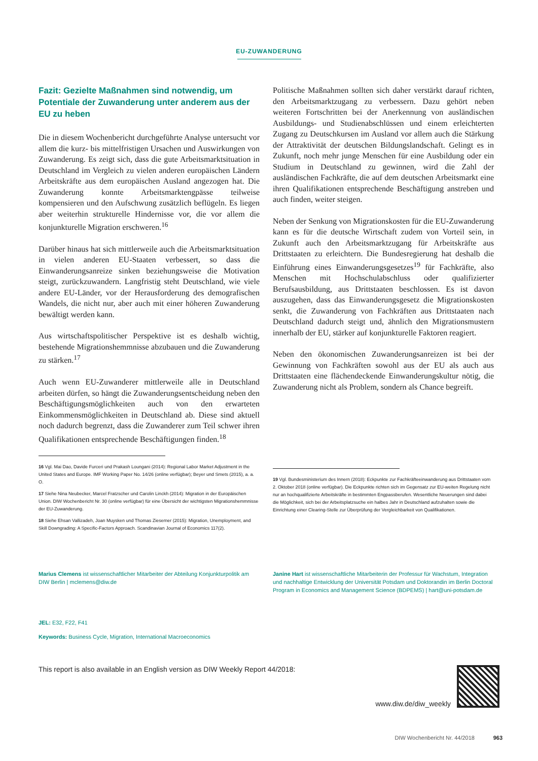EU-ZUWANDERUNG
Fazit: Gezielte Maßnahmen sind notwendig, um Potentiale der Zuwanderung unter anderem aus der EU zu heben
Die in diesem Wochenbericht durchgeführte Analyse untersucht vor allem die kurz- bis mittelfristigen Ursachen und Auswirkungen von Zuwanderung. Es zeigt sich, dass die gute Arbeitsmarktsituation in Deutschland im Vergleich zu vielen anderen europäischen Ländern Arbeitskräfte aus dem europäischen Ausland angezogen hat. Die Zuwanderung konnte Arbeitsmarktengpässe teilweise kompensieren und den Aufschwung zusätzlich beflügeln. Es liegen aber weiterhin strukturelle Hindernisse vor, die vor allem die konjunkturelle Migration erschweren.<sup>16</sup>
Darüber hinaus hat sich mittlerweile auch die Arbeitsmarktsituation in vielen anderen EU-Staaten verbessert, so dass die Einwanderungsanreize sinken beziehungsweise die Motivation steigt, zurückzuwandern. Langfristig steht Deutschland, wie viele andere EU-Länder, vor der Herausforderung des demografischen Wandels, die nicht nur, aber auch mit einer höheren Zuwanderung bewältigt werden kann.
Aus wirtschaftspolitischer Perspektive ist es deshalb wichtig, bestehende Migrationshemmnisse abzubauen und die Zuwanderung zu stärken.<sup>17</sup>
Auch wenn EU-Zuwanderer mittlerweile alle in Deutschland arbeiten dürfen, so hängt die Zuwanderungsentscheidung neben den Beschäftigungsmöglichkeiten auch von den erwarteten Einkommensmöglichkeiten in Deutschland ab. Diese sind aktuell noch dadurch begrenzt, dass die Zuwanderer zum Teil schwer ihren Qualifikationen entsprechende Beschäftigungen finden.<sup>18</sup>
16 Vgl. Mai Dao, Davide Furceri und Prakash Loungani (2014): Regional Labor Market Adjustment in the United States and Europe. IMF Working Paper No. 14/26 (online verfügbar); Beyer und Smets (2015), a. a. O.
17 Siehe Nina Neubecker, Marcel Fratzscher und Carolin Linckh (2014): Migration in der Europäischen Union. DIW Wochenbericht Nr. 30 (online verfügbar) für eine Übersicht der wichtigsten Migrationshemmnisse der EU-Zuwanderung.
18 Siehe Ehsan Vallizadeh, Joan Muysken und Thomas Ziesemer (2015): Migration, Unemployment, and Skill Downgrading: A Specific-Factors Approach. Scandinavian Journal of Economics 117(2).
Politische Maßnahmen sollten sich daher verstärkt darauf richten, den Arbeitsmarktzugang zu verbessern. Dazu gehört neben weiteren Fortschritten bei der Anerkennung von ausländischen Ausbildungs- und Studienabschlüssen und einem erleichterten Zugang zu Deutschkursen im Ausland vor allem auch die Stärkung der Attraktivität der deutschen Bildungslandschaft. Gelingt es in Zukunft, noch mehr junge Menschen für eine Ausbildung oder ein Studium in Deutschland zu gewinnen, wird die Zahl der ausländischen Fachkräfte, die auf dem deutschen Arbeitsmarkt eine ihren Qualifikationen entsprechende Beschäftigung anstreben und auch finden, weiter steigen.
Neben der Senkung von Migrationskosten für die EU-Zuwanderung kann es für die deutsche Wirtschaft zudem von Vorteil sein, in Zukunft auch den Arbeitsmarktzugang für Arbeitskräfte aus Drittstaaten zu erleichtern. Die Bundesregierung hat deshalb die Einführung eines Einwanderungsgesetzes<sup>19</sup> für Fachkräfte, also Menschen mit Hochschulabschluss oder qualifizierter Berufsausbildung, aus Drittstaaten beschlossen. Es ist davon auszugehen, dass das Einwanderungsgesetz die Migrationskosten senkt, die Zuwanderung von Fachkräften aus Drittstaaten nach Deutschland dadurch steigt und, ähnlich den Migrationsmustern innerhalb der EU, stärker auf konjunkturelle Faktoren reagiert.
Neben den ökonomischen Zuwanderungsanreizen ist bei der Gewinnung von Fachkräften sowohl aus der EU als auch aus Drittstaaten eine flächendeckende Einwanderungskultur nötig, die Zuwanderung nicht als Problem, sondern als Chance begreift.
19 Vgl. Bundesministerium des Innern (2018): Eckpunkte zur Fachkräfteeinwanderung aus Drittstaaten vom 2. Oktober 2018 (online verfügbar). Die Eckpunkte richten sich im Gegensatz zur EU-weiten Regelung nicht nur an hochqualifizierte Arbeitskräfte in bestimmten Engpassberufen. Wesentliche Neuerungen sind dabei die Möglichkeit, sich bei der Arbeitsplatzsuche ein halbes Jahr in Deutschland aufzuhalten sowie die Einrichtung einer Clearing-Stelle zur Überprüfung der Vergleichbarkeit von Qualifikationen.
Marius Clemens ist wissenschaftlicher Mitarbeiter der Abteilung Konjunkturpolitik am DIW Berlin | mclemens@diw.de
Janine Hart ist wissenschaftliche Mitarbeiterin der Professur für Wachstum, Integration und nachhaltige Entwicklung der Universität Potsdam und Doktorandin im Berlin Doctoral Program in Economics and Management Science (BDPEMS) | hart@uni-potsdam.de
JEL: E32, F22, F41
Keywords: Business Cycle, Migration, International Macroeconomics
This report is also available in an English version as DIW Weekly Report 44/2018: www.diw.de/diw_weekly
DIW Wochenbericht Nr. 44/2018 963